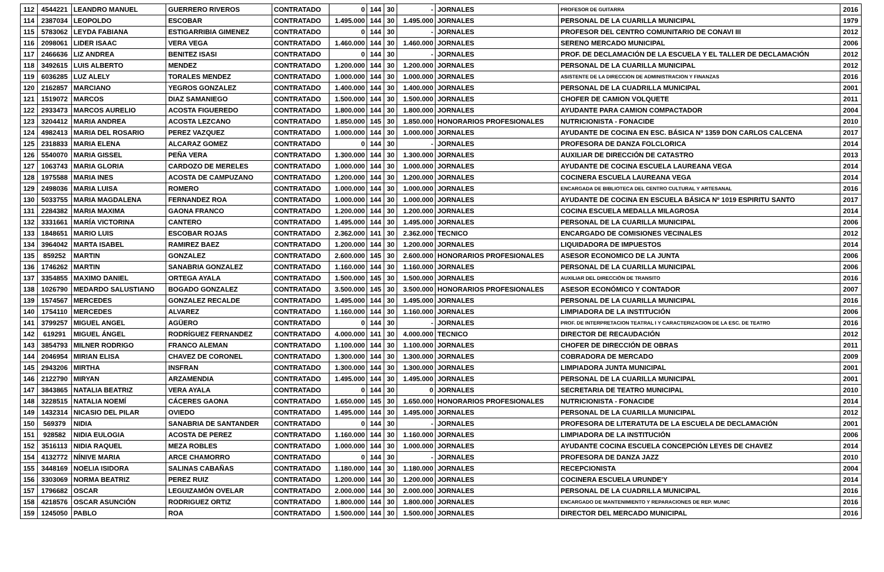| 112 | 4544221 | LEANDRO MANUEL | GUERRERO RIVEROS | CONTRATADO | 0 | 144 | 30 | - | JORNALES | PROFESOR DE GUITARRA | 2016 |
| 114 | 2387034 | LEOPOLDO | ESCOBAR | CONTRATADO | 1.495.000 | 144 | 30 | 1.495.000 | JORNALES | PERSONAL DE LA CUARILLA MUNICIPAL | 1979 |
| 115 | 5783062 | LEYDA FABIANA | ESTIGARRIBIA GIMENEZ | CONTRATADO | 0 | 144 | 30 | - | JORNALES | PROFESOR DEL CENTRO COMUNITARIO DE CONAVI III | 2012 |
| 116 | 2098061 | LIDER ISAAC | VERA VEGA | CONTRATADO | 1.460.000 | 144 | 30 | 1.460.000 | JORNALES | SERENO MERCADO MUNICIPAL | 2006 |
| 117 | 2466636 | LIZ ANDREA | BENITEZ ISASI | CONTRATADO | 0 | 144 | 30 | - | JORNALES | PROF. DE DECLAMACIÓN DE LA ESCUELA Y EL TALLER DE DECLAMACIÓN | 2012 |
| 118 | 3492615 | LUIS ALBERTO | MENDEZ | CONTRATADO | 1.200.000 | 144 | 30 | 1.200.000 | JORNALES | PERSONAL DE LA CUARILLA MUNICIPAL | 2012 |
| 119 | 6036285 | LUZ ALELY | TORALES MENDEZ | CONTRATADO | 1.000.000 | 144 | 30 | 1.000.000 | JORNALES | ASISTENTE DE LA DIRECCION DE ADMINISTRACION Y FINANZAS | 2016 |
| 120 | 2162857 | MARCIANO | YEGROS GONZALEZ | CONTRATADO | 1.400.000 | 144 | 30 | 1.400.000 | JORNALES | PERSONAL DE LA CUADRILLA MUNICIPAL | 2001 |
| 121 | 1519072 | MARCOS | DIAZ SAMANIEGO | CONTRATADO | 1.500.000 | 144 | 30 | 1.500.000 | JORNALES | CHOFER DE CAMION VOLQUETE | 2011 |
| 122 | 2933473 | MARCOS AURELIO | ACOSTA FIGUEREDO | CONTRATADO | 1.800.000 | 144 | 30 | 1.800.000 | JORNALES | AYUDANTE PARA CAMION COMPACTADOR | 2004 |
| 123 | 3204412 | MARIA ANDREA | ACOSTA LEZCANO | CONTRATADO | 1.850.000 | 145 | 30 | 1.850.000 | HONORARIOS PROFESIONALES | NUTRICIONISTA - FONACIDE | 2010 |
| 124 | 4982413 | MARIA DEL ROSARIO | PEREZ VAZQUEZ | CONTRATADO | 1.000.000 | 144 | 30 | 1.000.000 | JORNALES | AYUDANTE DE COCINA EN ESC. BÁSICA Nº 1359 DON CARLOS CALCENA | 2017 |
| 125 | 2318833 | MARIA ELENA | ALCARAZ GOMEZ | CONTRATADO | 0 | 144 | 30 | - | JORNALES | PROFESORA DE DANZA FOLCLORICA | 2014 |
| 126 | 5540070 | MARIA GISSEL | PEÑA VERA | CONTRATADO | 1.300.000 | 144 | 30 | 1.300.000 | JORNALES | AUXILIAR DE DIRECCIÓN DE CATASTRO | 2013 |
| 127 | 1063743 | MARIA GLORIA | CARDOZO DE MERELES | CONTRATADO | 1.000.000 | 144 | 30 | 1.000.000 | JORNALES | AYUDANTE DE COCINA ESCUELA LAUREANA VEGA | 2014 |
| 128 | 1975588 | MARIA INES | ACOSTA DE CAMPUZANO | CONTRATADO | 1.200.000 | 144 | 30 | 1.200.000 | JORNALES | COCINERA ESCUELA LAUREANA VEGA | 2014 |
| 129 | 2498036 | MARIA LUISA | ROMERO | CONTRATADO | 1.000.000 | 144 | 30 | 1.000.000 | JORNALES | ENCARGADA DE BIBLIOTECA DEL CENTRO CULTURAL Y ARTESANAL | 2016 |
| 130 | 5033755 | MARIA MAGDALENA | FERNANDEZ ROA | CONTRATADO | 1.000.000 | 144 | 30 | 1.000.000 | JORNALES | AYUDANTE DE COCINA EN ESCUELA BÁSICA Nº 1019 ESPIRITU SANTO | 2017 |
| 131 | 2284382 | MARIA MAXIMA | GAONA FRANCO | CONTRATADO | 1.200.000 | 144 | 30 | 1.200.000 | JORNALES | COCINA ESCUELA MEDALLA MILAGROSA | 2014 |
| 132 | 3331661 | MARÍA VICTORINA | CANTERO | CONTRATADO | 1.495.000 | 144 | 30 | 1.495.000 | JORNALES | PERSONAL DE LA CUARILLA MUNICIPAL | 2006 |
| 133 | 1848651 | MARIO LUIS | ESCOBAR ROJAS | CONTRATADO | 2.362.000 | 141 | 30 | 2.362.000 | TECNICO | ENCARGADO DE COMISIONES VECINALES | 2012 |
| 134 | 3964042 | MARTA ISABEL | RAMIREZ BAEZ | CONTRATADO | 1.200.000 | 144 | 30 | 1.200.000 | JORNALES | LIQUIDADORA DE IMPUESTOS | 2014 |
| 135 | 859252 | MARTIN | GONZALEZ | CONTRATADO | 2.600.000 | 145 | 30 | 2.600.000 | HONORARIOS PROFESIONALES | ASESOR ECONOMICO DE LA JUNTA | 2006 |
| 136 | 1746262 | MARTIN | SANABRIA GONZALEZ | CONTRATADO | 1.160.000 | 144 | 30 | 1.160.000 | JORNALES | PERSONAL DE LA CUARILLA MUNICIPAL | 2006 |
| 137 | 3354855 | MAXIMO DANIEL | ORTEGA AYALA | CONTRATADO | 1.500.000 | 145 | 30 | 1.500.000 | JORNALES | AUXILIAR DEL DIRECCIÓN DE TRANSITO | 2016 |
| 138 | 1026790 | MEDARDO SALUSTIANO | BOGADO GONZALEZ | CONTRATADO | 3.500.000 | 145 | 30 | 3.500.000 | HONORARIOS PROFESIONALES | ASESOR ECONÓMICO Y CONTADOR | 2007 |
| 139 | 1574567 | MERCEDES | GONZALEZ RECALDE | CONTRATADO | 1.495.000 | 144 | 30 | 1.495.000 | JORNALES | PERSONAL DE LA CUARILLA MUNICIPAL | 2016 |
| 140 | 1754110 | MERCEDES | ALVAREZ | CONTRATADO | 1.160.000 | 144 | 30 | 1.160.000 | JORNALES | LIMPIADORA DE LA INSTITUCIÓN | 2006 |
| 141 | 3799257 | MIGUEL ANGEL | AGÜERO | CONTRATADO | 0 | 144 | 30 | - | JORNALES | PROF. DE INTERPRETACION TEATRAL I Y CARACTERIZACION DE LA ESC. DE TEATRO | 2016 |
| 142 | 619291 | MIGUEL ÁNGEL | RODRÍGUEZ FERNANDEZ | CONTRATADO | 4.000.000 | 141 | 30 | 4.000.000 | TECNICO | DIRECTOR DE RECAUDACIÓN | 2012 |
| 143 | 3854793 | MILNER RODRIGO | FRANCO ALEMAN | CONTRATADO | 1.100.000 | 144 | 30 | 1.100.000 | JORNALES | CHOFER DE DIRECCIÓN DE OBRAS | 2011 |
| 144 | 2046954 | MIRIAN ELISA | CHAVEZ DE CORONEL | CONTRATADO | 1.300.000 | 144 | 30 | 1.300.000 | JORNALES | COBRADORA DE MERCADO | 2009 |
| 145 | 2943206 | MIRTHA | INSFRAN | CONTRATADO | 1.300.000 | 144 | 30 | 1.300.000 | JORNALES | LIMPIADORA JUNTA MUNICIPAL | 2001 |
| 146 | 2122790 | MIRYAN | ARZAMENDIA | CONTRATADO | 1.495.000 | 144 | 30 | 1.495.000 | JORNALES | PERSONAL DE LA CUARILLA MUNICIPAL | 2001 |
| 147 | 3843865 | NATALIA BEATRIZ | VERA AYALA | CONTRATADO | 0 | 144 | 30 | 0 | JORNALES | SECRETARIA DE TEATRO MUNICIPAL | 2010 |
| 148 | 3228515 | NATALIA NOEMÍ | CÁCERES GAONA | CONTRATADO | 1.650.000 | 145 | 30 | 1.650.000 | HONORARIOS PROFESIONALES | NUTRICIONISTA - FONACIDE | 2014 |
| 149 | 1432314 | NICASIO DEL PILAR | OVIEDO | CONTRATADO | 1.495.000 | 144 | 30 | 1.495.000 | JORNALES | PERSONAL DE LA CUARILLA MUNICIPAL | 2012 |
| 150 | 569379 | NIDIA | SANABRIA DE SANTANDER | CONTRATADO | 0 | 144 | 30 | - | JORNALES | PROFESORA DE LITERATUTA DE LA ESCUELA DE DECLAMACIÓN | 2001 |
| 151 | 928582 | NIDIA EULOGIA | ACOSTA DE PEREZ | CONTRATADO | 1.160.000 | 144 | 30 | 1.160.000 | JORNALES | LIMPIADORA DE LA INSTITUCIÓN | 2006 |
| 152 | 3516113 | NIDIA RAQUEL | MEZA ROBLES | CONTRATADO | 1.000.000 | 144 | 30 | 1.000.000 | JORNALES | AYUDANTE COCINA ESCUELA CONCEPCIÓN LEYES DE CHAVEZ | 2014 |
| 154 | 4132772 | NÍNIVE MARIA | ARCE CHAMORRO | CONTRATADO | 0 | 144 | 30 | - | JORNALES | PROFESORA DE DANZA JAZZ | 2010 |
| 155 | 3448169 | NOELIA ISIDORA | SALINAS CABAÑAS | CONTRATADO | 1.180.000 | 144 | 30 | 1.180.000 | JORNALES | RECEPCIONISTA | 2004 |
| 156 | 3303069 | NORMA BEATRIZ | PEREZ RUIZ | CONTRATADO | 1.200.000 | 144 | 30 | 1.200.000 | JORNALES | COCINERA ESCUELA URUNDE'Y | 2014 |
| 157 | 1796682 | OSCAR | LEGUIZAMÓN OVELAR | CONTRATADO | 2.000.000 | 144 | 30 | 2.000.000 | JORNALES | PERSONAL DE LA CUADRILLA MUNICIPAL | 2016 |
| 158 | 4218576 | OSCAR ASUNCIÓN | RODRIGUEZ ORTIZ | CONTRATADO | 1.800.000 | 144 | 30 | 1.800.000 | JORNALES | ENCARGADO DE MANTENIMIENTO Y REPARACIONES DE REP. MUNIC | 2016 |
| 159 | 1245050 | PABLO | ROA | CONTRATADO | 1.500.000 | 144 | 30 | 1.500.000 | JORNALES | DIRECTOR DEL MERCADO MUNICIPAL | 2016 |